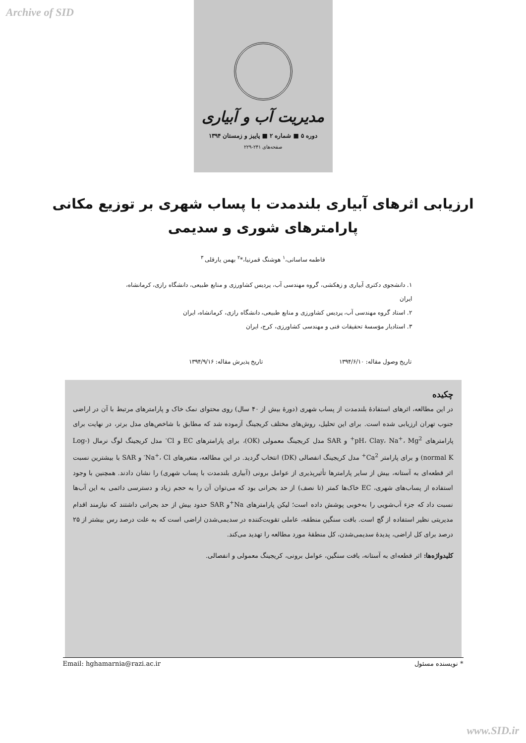Archive of SID
مدیریت آب و آبیاری
دوره ۵ ■ شماره ۲ ■ پاییز و زمستان ۱۳۹۴
صفحه‌های ۲۴۱-۲۲۹
ارزیابی اثرهای آبیاری بلندمدت با پساب شهری بر توزیع مکانی
پارامترهای شوری و سدیمی
فاطمه ساسانی،<sup>۱</sup> هوشنگ قمرنیا،*<sup>۲</sup> بهمن یارقلی <sup>۳</sup>
۱. دانشجوی دکتری آبیاری و زهکشی، گروه مهندسی آب، پردیس کشاورزی و منابع طبیعی، دانشگاه رازی، کرمانشاه، ایران
۲. استاد گروه مهندسی آب، پردیس کشاورزی و منابع طبیعی، دانشگاه رازی، کرمانشاه، ایران
۳. استادیار مؤسسهٔ تحقیقات فنی و مهندسی کشاورزی، کرج، ایران
تاریخ وصول مقاله: ۱۳۹۴/۶/۱۰ تاریخ پذیرش مقاله: ۱۳۹۴/۹/۱۶
چکیده
در این مطالعه، اثرهای استفادهٔ بلندمدت از پساب شهری (دورهٔ بیش از ۴۰ سال) روی محتوای نمک خاک و پارامترهای مرتبط با آن در اراضی جنوب تهران ارزیابی شده است. برای این تحلیل، روش‌های مختلف کریجینگ آزموده شد که مطابق با شاخص‌های مدل برتر، در نهایت برای پارامترهای pH، Clay، Na<sup>+</sup>، Mg<sup>2+</sup> و SAR مدل کریجینگ معمولی (OK)، برای پارامترهای EC و Cl<sup>-</sup> مدل کریجینگ لوگ نرمال (Log-normal K) و برای پارامتر Ca<sup>2+</sup> مدل کریجینگ انفصالی (DK) انتخاب گردید. در این مطالعه، متغیرهای Na<sup>+</sup>، Cl<sup>-</sup> و SAR با بیشترین نسبت اثر قطعه‌ای به آستانه، بیش از سایر پارامترها تأثیرپذیری از عوامل برونی (آبیاری بلندمدت با پساب شهری) را نشان دادند. همچنین با وجود استفاده از پساب‌های شهری، EC خاک‌ها کمتر (تا نصف) از حد بحرانی بود که می‌توان آن را به حجم زیاد و دسترسی دائمی به این آب‌ها نسبت داد که جزء آب‌شویی را به‌خوبی پوشش داده است؛ لیکن پارامترهای Na<sup>+</sup>و SAR حدود بیش از حد بحرانی داشتند که نیازمند اقدام مدیریتی نظیر استفاده از گچ است. بافت سنگین منطقه، عاملی تقویت‌کننده در سدیمی‌شدن اراضی است که به علت درصد رس بیشتر از ۲۵ درصد برای کل اراضی، پدیدهٔ سدیمی‌شدن، کل منطقهٔ مورد مطالعه را تهدید می‌کند.
کلیدواژه‌ها: اثر قطعه‌ای به آستانه، بافت سنگین، عوامل برونی، کریجینگ معمولی و انفصالی.
Email: hghamarnia@razi.ac.ir * نویسنده مسئول
www.SID.ir